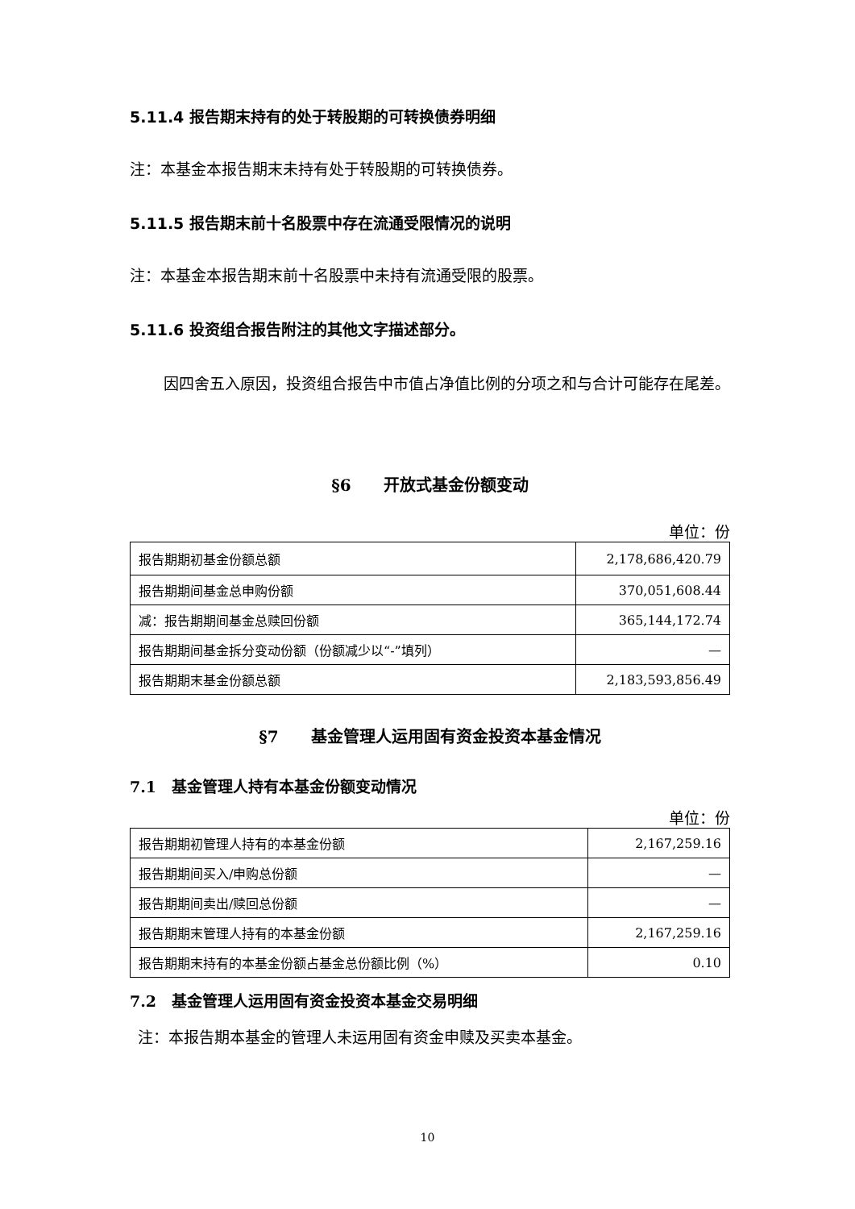5.11.4 报告期末持有的处于转股期的可转换债券明细
注：本基金本报告期末未持有处于转股期的可转换债券。
5.11.5 报告期末前十名股票中存在流通受限情况的说明
注：本基金本报告期末前十名股票中未持有流通受限的股票。
5.11.6 投资组合报告附注的其他文字描述部分。
因四舍五入原因，投资组合报告中市值占净值比例的分项之和与合计可能存在尾差。
§6　　开放式基金份额变动
单位：份
| 报告期期初基金份额总额 | 2,178,686,420.79 |
| 报告期期间基金总申购份额 | 370,051,608.44 |
| 减：报告期期间基金总赎回份额 | 365,144,172.74 |
| 报告期期间基金拆分变动份额（份额减少以“-”填列） | — |
| 报告期期末基金份额总额 | 2,183,593,856.49 |
§7　　基金管理人运用固有资金投资本基金情况
7.1　基金管理人持有本基金份额变动情况
单位：份
| 报告期期初管理人持有的本基金份额 | 2,167,259.16 |
| 报告期期间买入/申购总份额 | — |
| 报告期期间卖出/赎回总份额 | — |
| 报告期期末管理人持有的本基金份额 | 2,167,259.16 |
| 报告期期末持有的本基金份额占基金总份额比例（%） | 0.10 |
7.2　基金管理人运用固有资金投资本基金交易明细
注：本报告期本基金的管理人未运用固有资金申赎及买卖本基金。
10